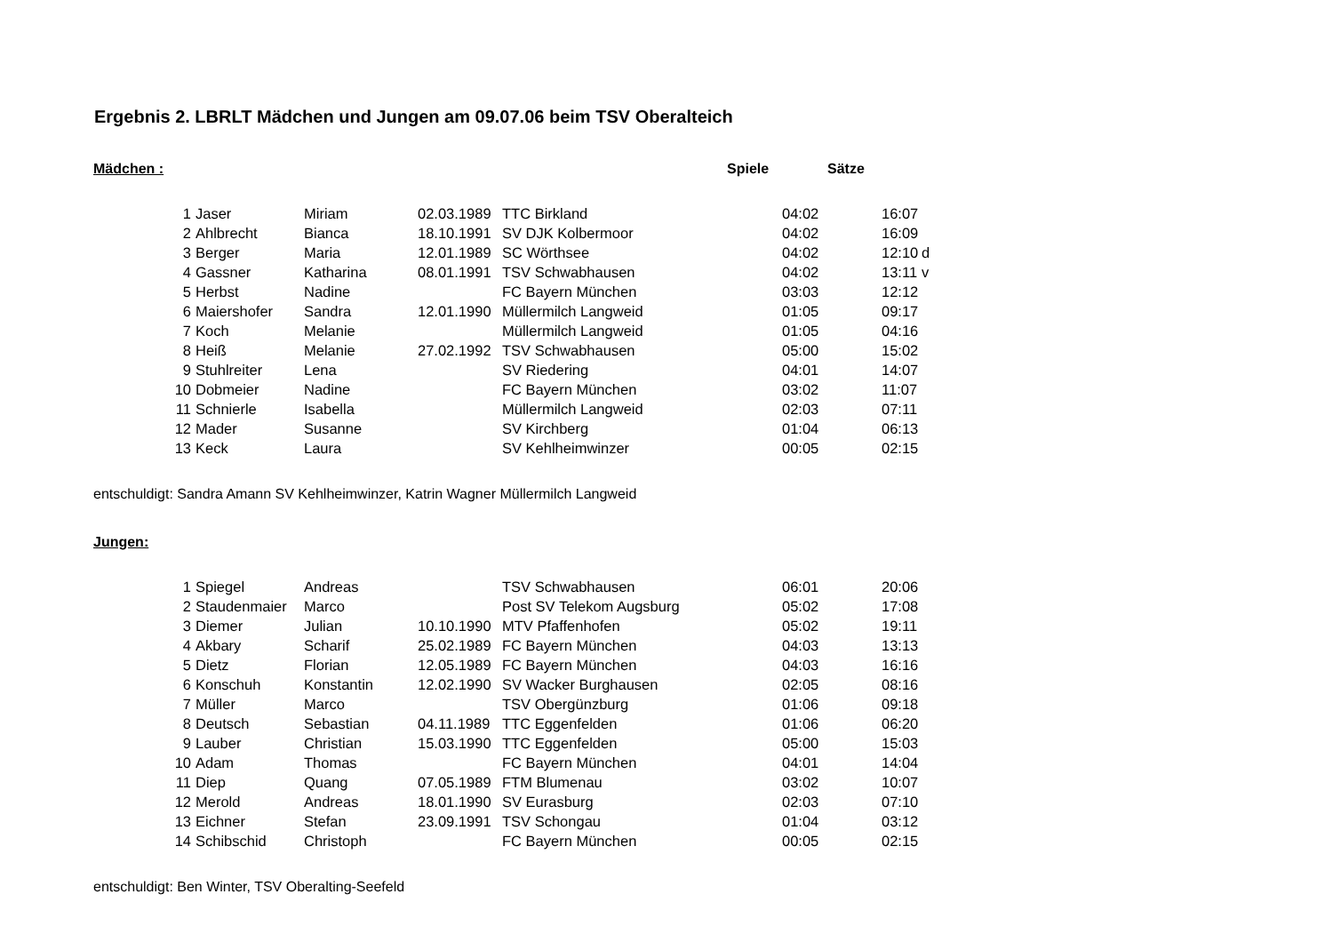Ergebnis 2. LBRLT Mädchen und Jungen am 09.07.06 beim TSV Oberalteich
Mädchen : Spiele Sätze
| 1 | Jaser | Miriam | 02.03.1989 | TTC Birkland | 04:02 | 16:07 | |
| 2 | Ahlbrecht | Bianca | 18.10.1991 | SV DJK Kolbermoor | 04:02 | 16:09 | |
| 3 | Berger | Maria | 12.01.1989 | SC Wörthsee | 04:02 | 12:10 | d |
| 4 | Gassner | Katharina | 08.01.1991 | TSV Schwabhausen | 04:02 | 13:11 | v |
| 5 | Herbst | Nadine | | FC Bayern München | 03:03 | 12:12 | |
| 6 | Maiershofer | Sandra | 12.01.1990 | Müllermilch Langweid | 01:05 | 09:17 | |
| 7 | Koch | Melanie | | Müllermilch Langweid | 01:05 | 04:16 | |
| 8 | Heiß | Melanie | 27.02.1992 | TSV Schwabhausen | 05:00 | 15:02 | |
| 9 | Stuhlreiter | Lena | | SV Riedering | 04:01 | 14:07 | |
| 10 | Dobmeier | Nadine | | FC Bayern München | 03:02 | 11:07 | |
| 11 | Schnierle | Isabella | | Müllermilch Langweid | 02:03 | 07:11 | |
| 12 | Mader | Susanne | | SV Kirchberg | 01:04 | 06:13 | |
| 13 | Keck | Laura | | SV Kehlheimwinzer | 00:05 | 02:15 | |
entschuldigt: Sandra Amann SV Kehlheimwinzer, Katrin Wagner Müllermilch Langweid
Jungen:
| 1 | Spiegel | Andreas | | TSV Schwabhausen | 06:01 | 20:06 |
| 2 | Staudenmaier | Marco | | Post SV Telekom Augsburg | 05:02 | 17:08 |
| 3 | Diemer | Julian | 10.10.1990 | MTV Pfaffenhofen | 05:02 | 19:11 |
| 4 | Akbary | Scharif | 25.02.1989 | FC Bayern München | 04:03 | 13:13 |
| 5 | Dietz | Florian | 12.05.1989 | FC Bayern München | 04:03 | 16:16 |
| 6 | Konschuh | Konstantin | 12.02.1990 | SV Wacker Burghausen | 02:05 | 08:16 |
| 7 | Müller | Marco | | TSV Obergünzburg | 01:06 | 09:18 |
| 8 | Deutsch | Sebastian | 04.11.1989 | TTC Eggenfelden | 01:06 | 06:20 |
| 9 | Lauber | Christian | 15.03.1990 | TTC Eggenfelden | 05:00 | 15:03 |
| 10 | Adam | Thomas | | FC Bayern München | 04:01 | 14:04 |
| 11 | Diep | Quang | 07.05.1989 | FTM Blumenau | 03:02 | 10:07 |
| 12 | Merold | Andreas | 18.01.1990 | SV Eurasburg | 02:03 | 07:10 |
| 13 | Eichner | Stefan | 23.09.1991 | TSV Schongau | 01:04 | 03:12 |
| 14 | Schibschid | Christoph | | FC Bayern München | 00:05 | 02:15 |
entschuldigt: Ben Winter, TSV Oberalting-Seefeld